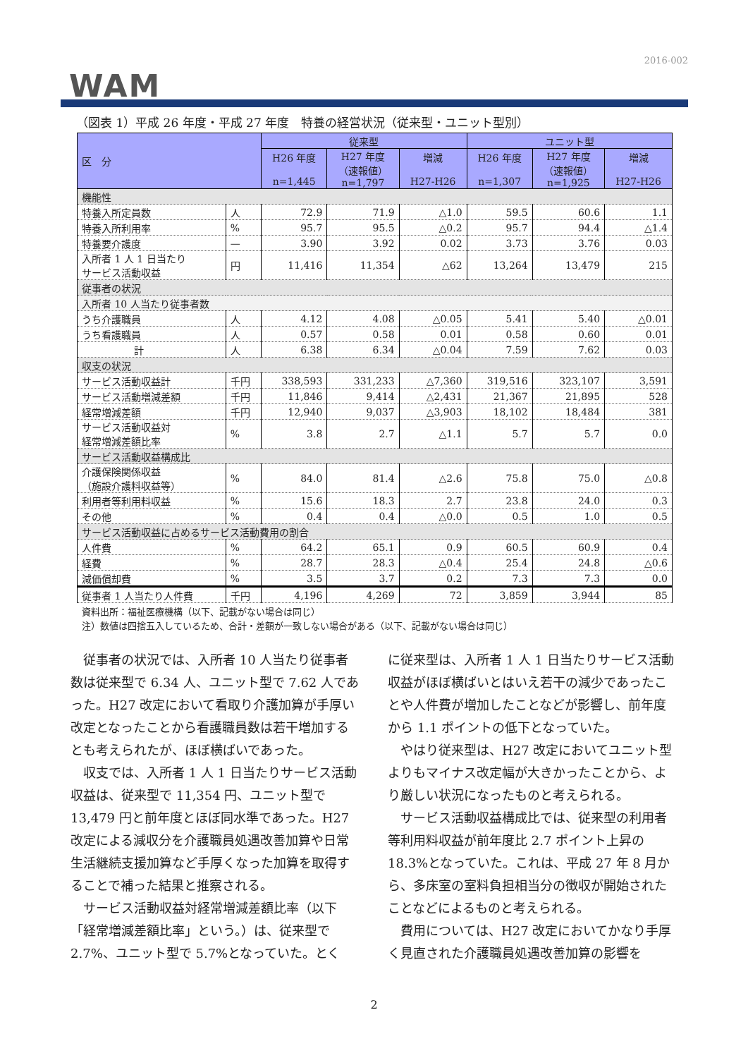2016-002
WAM
（図表 1）平成 26 年度・平成 27 年度　特養の経営状況（従来型・ユニット型別）
| 区 分 | | 従来型 | | | ユニット型 | | |
| --- | --- | --- | --- | --- | --- | --- | --- |
| | | H26 年度 n=1,445 | H27 年度 （速報値） n=1,797 | 増減 H27-H26 | H26 年度 n=1,307 | H27 年度 （速報値） n=1,925 | 増減 H27-H26 |
| 機能性 | | | | | | | |
| 特養入所定員数 | 人 | 72.9 | 71.9 | △1.0 | 59.5 | 60.6 | 1.1 |
| 特養入所利用率 | % | 95.7 | 95.5 | △0.2 | 95.7 | 94.4 | △1.4 |
| 特養要介護度 | — | 3.90 | 3.92 | 0.02 | 3.73 | 3.76 | 0.03 |
| 入所者 1 人 1 日当たり サービス活動収益 | 円 | 11,416 | 11,354 | △62 | 13,264 | 13,479 | 215 |
| 従事者の状況 | | | | | | | |
| 入所者 10 人当たり従事者数 | | | | | | | |
| うち介護職員 | 人 | 4.12 | 4.08 | △0.05 | 5.41 | 5.40 | △0.01 |
| うち看護職員 | 人 | 0.57 | 0.58 | 0.01 | 0.58 | 0.60 | 0.01 |
| 計 | 人 | 6.38 | 6.34 | △0.04 | 7.59 | 7.62 | 0.03 |
| 収支の状況 | | | | | | | |
| サービス活動収益計 | 千円 | 338,593 | 331,233 | △7,360 | 319,516 | 323,107 | 3,591 |
| サービス活動増減差額 | 千円 | 11,846 | 9,414 | △2,431 | 21,367 | 21,895 | 528 |
| 経常増減差額 | 千円 | 12,940 | 9,037 | △3,903 | 18,102 | 18,484 | 381 |
| サービス活動収益対 経常増減差額比率 | % | 3.8 | 2.7 | △1.1 | 5.7 | 5.7 | 0.0 |
| サービス活動収益構成比 | | | | | | | |
| 介護保険関係収益 （施設介護料収益等） | % | 84.0 | 81.4 | △2.6 | 75.8 | 75.0 | △0.8 |
| 利用者等利用料収益 | % | 15.6 | 18.3 | 2.7 | 23.8 | 24.0 | 0.3 |
| その他 | % | 0.4 | 0.4 | △0.0 | 0.5 | 1.0 | 0.5 |
| サービス活動収益に占めるサービス活動費用の割合 | | | | | | | |
| 人件費 | % | 64.2 | 65.1 | 0.9 | 60.5 | 60.9 | 0.4 |
| 経費 | % | 28.7 | 28.3 | △0.4 | 25.4 | 24.8 | △0.6 |
| 減価償却費 | % | 3.5 | 3.7 | 0.2 | 7.3 | 7.3 | 0.0 |
| 従事者 1 人当たり人件費 | 千円 | 4,196 | 4,269 | 72 | 3,859 | 3,944 | 85 |
資料出所：福祉医療機構（以下、記載がない場合は同じ）
注）数値は四捨五入しているため、合計・差額が一致しない場合がある（以下、記載がない場合は同じ）
　従事者の状況では、入所者 10 人当たり従事者数は従来型で 6.34 人、ユニット型で 7.62 人であった。H27 改定において看取り介護加算が手厚い改定となったことから看護職員数は若干増加するとも考えられたが、ほぼ横ばいであった。
　収支では、入所者 1 人 1 日当たりサービス活動収益は、従来型で 11,354 円、ユニット型で 13,479 円と前年度とほぼ同水準であった。H27 改定による減収分を介護職員処遇改善加算や日常生活継続支援加算など手厚くなった加算を取得することで補った結果と推察される。
　サービス活動収益対経常増減差額比率（以下「経常増減差額比率」という。）は、従来型で 2.7%、ユニット型で 5.7%となっていた。とく
に従来型は、入所者 1 人 1 日当たりサービス活動収益がほぼ横ばいとはいえ若干の減少であったことや人件費が増加したことなどが影響し、前年度から 1.1 ポイントの低下となっていた。
　やはり従来型は、H27 改定においてユニット型よりもマイナス改定幅が大きかったことから、より厳しい状況になったものと考えられる。
　サービス活動収益構成比では、従来型の利用者等利用料収益が前年度比 2.7 ポイント上昇の 18.3%となっていた。これは、平成 27 年 8 月から、多床室の室料負担相当分の徴収が開始されたことなどによるものと考えられる。
　費用については、H27 改定においてかなり手厚く見直された介護職員処遇改善加算の影響を
2